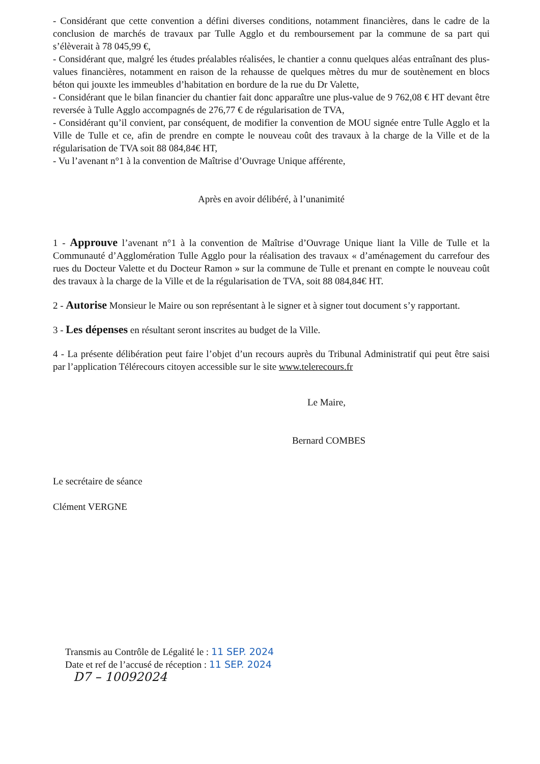- Considérant que cette convention a défini diverses conditions, notamment financières, dans le cadre de la conclusion de marchés de travaux par Tulle Agglo et du remboursement par la commune de sa part qui s’élèverait à 78 045,99 €,
- Considérant que, malgré les études préalables réalisées, le chantier a connu quelques aléas entraînant des plus-values financières, notamment en raison de la rehausse de quelques mètres du mur de soutènement en blocs béton qui jouxte les immeubles d’habitation en bordure de la rue du Dr Valette,
- Considérant que le bilan financier du chantier fait donc apparaître une plus-value de 9 762,08 € HT devant être reversée à Tulle Agglo accompagnés de 276,77 € de régularisation de TVA,
- Considérant qu’il convient, par conséquent, de modifier la convention de MOU signée entre Tulle Agglo et la Ville de Tulle et ce, afin de prendre en compte le nouveau coût des travaux à la charge de la Ville et de la régularisation de TVA soit 88 084,84€ HT,
- Vu l’avenant n°1 à la convention de Maîtrise d’Ouvrage Unique afférente,
Après en avoir délibéré, à l’unanimité
1 - Approuve l’avenant n°1 à la convention de Maîtrise d’Ouvrage Unique liant la Ville de Tulle et la Communauté d’Agglomération Tulle Agglo pour la réalisation des travaux « d’aménagement du carrefour des rues du Docteur Valette et du Docteur Ramon » sur la commune de Tulle et prenant en compte le nouveau coût des travaux à la charge de la Ville et de la régularisation de TVA, soit 88 084,84€ HT.
2 - Autorise Monsieur le Maire ou son représentant à le signer et à signer tout document s’y rapportant.
3 - Les dépenses en résultant seront inscrites au budget de la Ville.
4 - La présente délibération peut faire l’objet d’un recours auprès du Tribunal Administratif qui peut être saisi par l’application Télérecours citoyen accessible sur le site www.telerecours.fr
Le Maire,
Bernard COMBES
Le secrétaire de séance
Clément VERGNE
Transmis au Contrôle de Légalité le : 11 SEP. 2024
Date et ref de l’accusé de réception : 11 SEP. 2024
D7 – 10092024